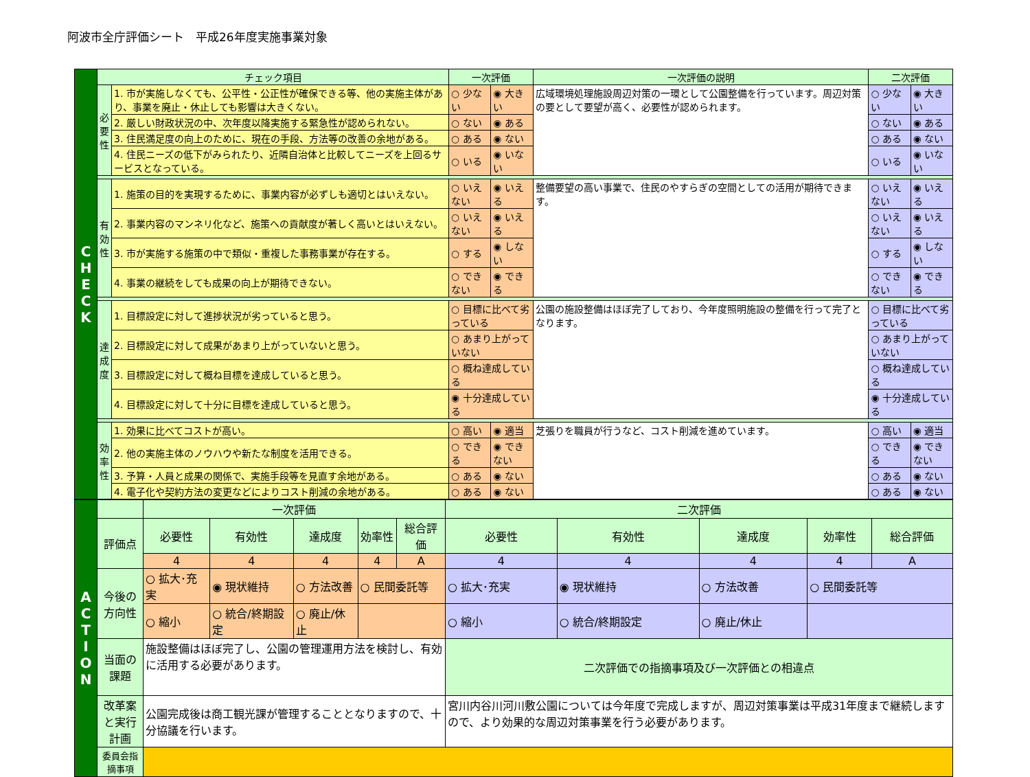阿波市全庁評価シート　平成26年度実施事業対象
| C H E C K | チェック項目 | | 一次評価 | | 一次評価の説明 | 二次評価 | |
| | 必 要 性 | 1. 市が実施しなくても、公平性・公正性が確保できる等、他の実施主体があり、事業を廃止・休止しても影響は大きくない。 | ○ 少ない | ◉ 大きい | 広域環境処理施設周辺対策の一環として公園整備を行っています。周辺対策の要として要望が高く、必要性が認められます。 | ○ 少ない | ◉ 大きい |
| | | 2. 厳しい財政状況の中、次年度以降実施する緊急性が認められない。 | ○ ない | ◉ ある | | ○ ない | ◉ ある |
| | | 3. 住民満足度の向上のために、現在の手段、方法等の改善の余地がある。 | ○ ある | ◉ ない | | ○ ある | ◉ ない |
| | | 4. 住民ニーズの低下がみられたり、近隣自治体と比較してニーズを上回るサービスとなっている。 | ○ いる | ◉ いない | | ○ いる | ◉ いない |
| | 有 効 性 | 1. 施策の目的を実現するために、事業内容が必ずしも適切とはいえない。 | ○ いえない | ◉ いえる | 整備要望の高い事業で、住民のやすらぎの空間としての活用が期待できます。 | ○ いえない | ◉ いえる |
| | | 2. 事業内容のマンネリ化など、施策への貢献度が著しく高いとはいえない。 | ○ いえない | ◉ いえる | | ○ いえない | ◉ いえる |
| | | 3. 市が実施する施策の中で類似・重複した事務事業が存在する。 | ○ する | ◉ しない | | ○ する | ◉ しない |
| | | 4. 事業の継続をしても成果の向上が期待できない。 | ○ できない | ◉ できる | | ○ できない | ◉ できる |
| | 達 成 度 | 1. 目標設定に対して進捗状況が劣っていると思う。 | ○ 目標に比べて劣っている | | 公園の施設整備はほぼ完了しており、今年度照明施設の整備を行って完了となります。 | ○ 目標に比べて劣っている | |
| | | 2. 目標設定に対して成果があまり上がっていないと思う。 | ○ あまり上がっていない | | | ○ あまり上がっていない | |
| | | 3. 目標設定に対して概ね目標を達成していると思う。 | ○ 概ね達成している | | | ○ 概ね達成している | |
| | | 4. 目標設定に対して十分に目標を達成していると思う。 | ◉ 十分達成している | | | ◉ 十分達成している | |
| | 効 率 性 | 1. 効果に比べてコストが高い。 | ○ 高い | ◉ 適当 | 芝張りを職員が行うなど、コスト削減を進めています。 | ○ 高い | ◉ 適当 |
| | | 2. 他の実施主体のノウハウや新たな制度を活用できる。 | ○ できる | ◉ できない | | ○ できる | ◉ できない |
| | | 3. 予算・人員と成果の関係で、実施手段等を見直す余地がある。 | ○ ある | ◉ ない | | ○ ある | ◉ ない |
| | | 4. 電子化や契約方法の変更などによりコスト削減の余地がある。 | ○ ある | ◉ ない | | ○ ある | ◉ ない |
| A C T I O N | | 一次評価 | | | | | 二次評価 | | | | |
| | 評価点 | 必要性 | 有効性 | 達成度 | 効率性 | 総合評価 | 必要性 | 有効性 | 達成度 | 効率性 | 総合評価 |
| | | 4 | 4 | 4 | 4 | A | 4 | 4 | 4 | 4 | A |
| | 今後の方向性 | ○ 拡大･充実 | ◉ 現状維持 | ○ 方法改善 | ○ 民間委託等 | | ○ 拡大･充実 | ◉ 現状維持 | ○ 方法改善 | ○ 民間委託等 | |
| | | ○ 縮小 | ○ 統合/終期設定 | ○ 廃止/休止 | | | ○ 縮小 | ○ 統合/終期設定 | ○ 廃止/休止 | | |
| | 当面の課題 | 施設整備はほぼ完了し、公園の管理運用方法を検討し、有効に活用する必要があります。 | | | | | 二次評価での指摘事項及び一次評価との相違点 | | | | |
| | 改革案と実行計画 | 公園完成後は商工観光課が管理することとなりますので、十分協議を行います。 | | | | | 宮川内谷川河川敷公園については今年度で完成しますが、周辺対策事業は平成31年度まで継続しますので、より効果的な周辺対策事業を行う必要があります。 | | | | |
| | 委員会指摘事項 | | | | | | | | | | |